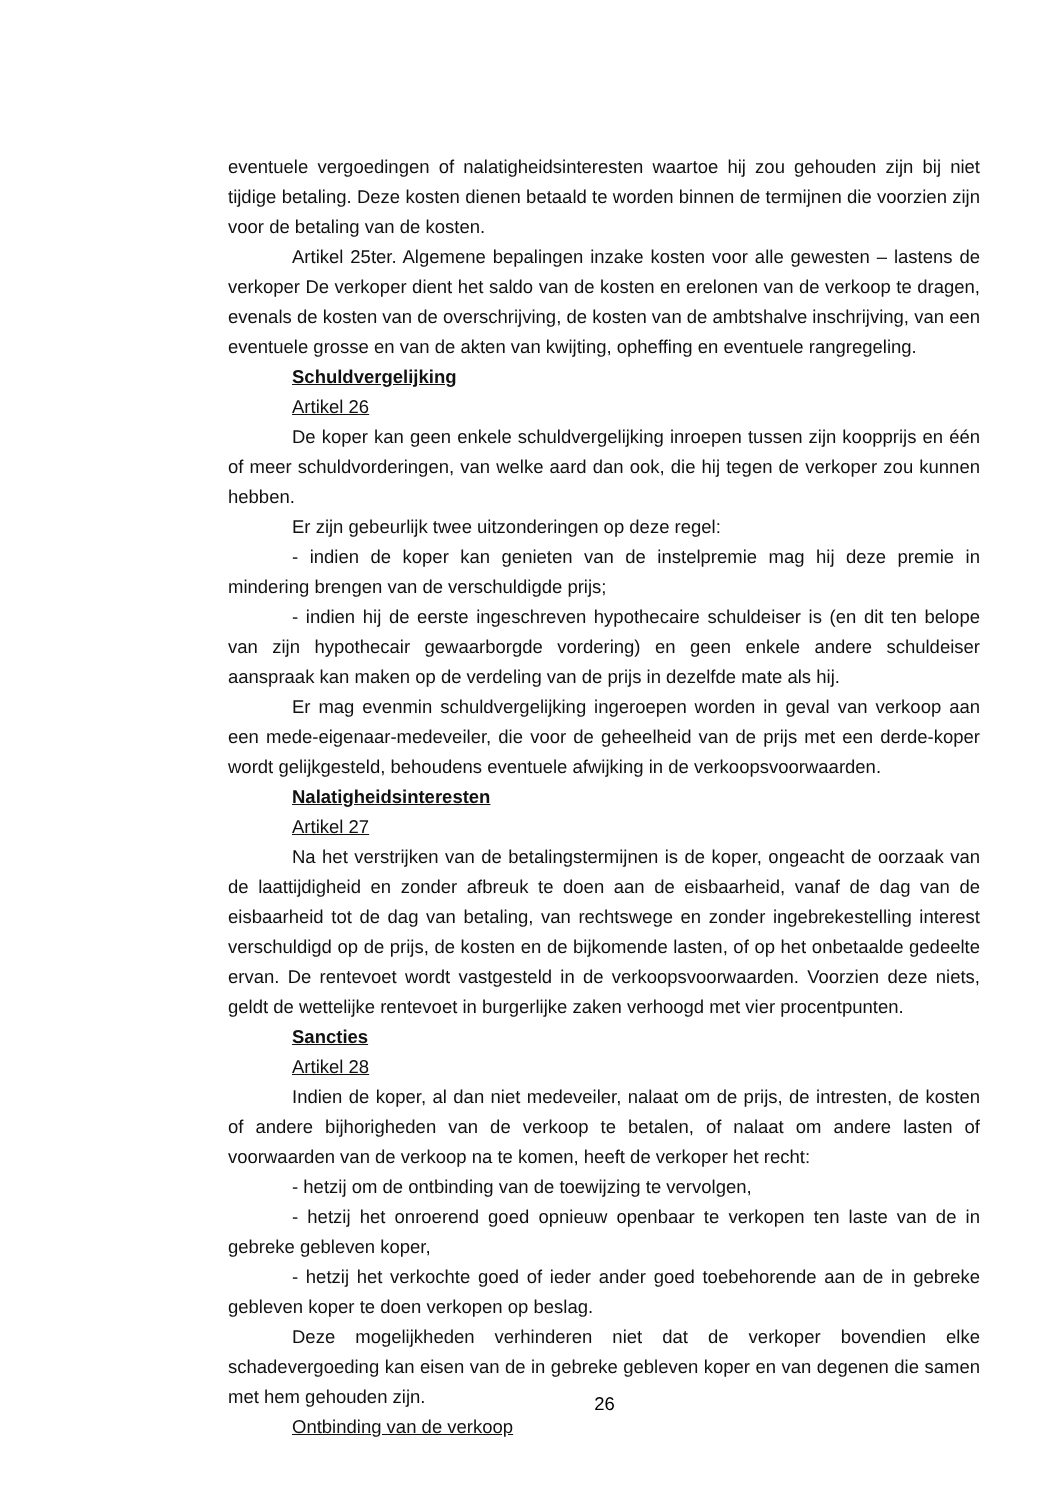eventuele vergoedingen of nalatigheidsinteresten waartoe hij zou gehouden zijn bij niet tijdige betaling. Deze kosten dienen betaald te worden binnen de termijnen die voorzien zijn voor de betaling van de kosten.
Artikel 25ter. Algemene bepalingen inzake kosten voor alle gewesten – lastens de verkoper De verkoper dient het saldo van de kosten en erelonen van de verkoop te dragen, evenals de kosten van de overschrijving, de kosten van de ambtshalve inschrijving, van een eventuele grosse en van de akten van kwijting, opheffing en eventuele rangregeling.
Schuldvergelijking
Artikel 26
De koper kan geen enkele schuldvergelijking inroepen tussen zijn koopprijs en één of meer schuldvorderingen, van welke aard dan ook, die hij tegen de verkoper zou kunnen hebben.
Er zijn gebeurlijk twee uitzonderingen op deze regel:
- indien de koper kan genieten van de instelpremie mag hij deze premie in mindering brengen van de verschuldigde prijs;
- indien hij de eerste ingeschreven hypothecaire schuldeiser is (en dit ten belope van zijn hypothecair gewaarborgde vordering) en geen enkele andere schuldeiser aanspraak kan maken op de verdeling van de prijs in dezelfde mate als hij.
Er mag evenmin schuldvergelijking ingeroepen worden in geval van verkoop aan een mede-eigenaar-medeveiler, die voor de geheelheid van de prijs met een derde-koper wordt gelijkgesteld, behoudens eventuele afwijking in de verkoopsvoorwaarden.
Nalatigheidsinteresten
Artikel 27
Na het verstrijken van de betalingstermijnen is de koper, ongeacht de oorzaak van de laattijdigheid en zonder afbreuk te doen aan de eisbaarheid, vanaf de dag van de eisbaarheid tot de dag van betaling, van rechtswege en zonder ingebrekestelling interest verschuldigd op de prijs, de kosten en de bijkomende lasten, of op het onbetaalde gedeelte ervan. De rentevoet wordt vastgesteld in de verkoopsvoorwaarden. Voorzien deze niets, geldt de wettelijke rentevoet in burgerlijke zaken verhoogd met vier procentpunten.
Sancties
Artikel 28
Indien de koper, al dan niet medeveiler, nalaat om de prijs, de intresten, de kosten of andere bijhorigheden van de verkoop te betalen, of nalaat om andere lasten of voorwaarden van de verkoop na te komen, heeft de verkoper het recht:
- hetzij om de ontbinding van de toewijzing te vervolgen,
- hetzij het onroerend goed opnieuw openbaar te verkopen ten laste van de in gebreke gebleven koper,
- hetzij het verkochte goed of ieder ander goed toebehorende aan de in gebreke gebleven koper te doen verkopen op beslag.
Deze mogelijkheden verhinderen niet dat de verkoper bovendien elke schadevergoeding kan eisen van de in gebreke gebleven koper en van degenen die samen met hem gehouden zijn.
Ontbinding van de verkoop
26